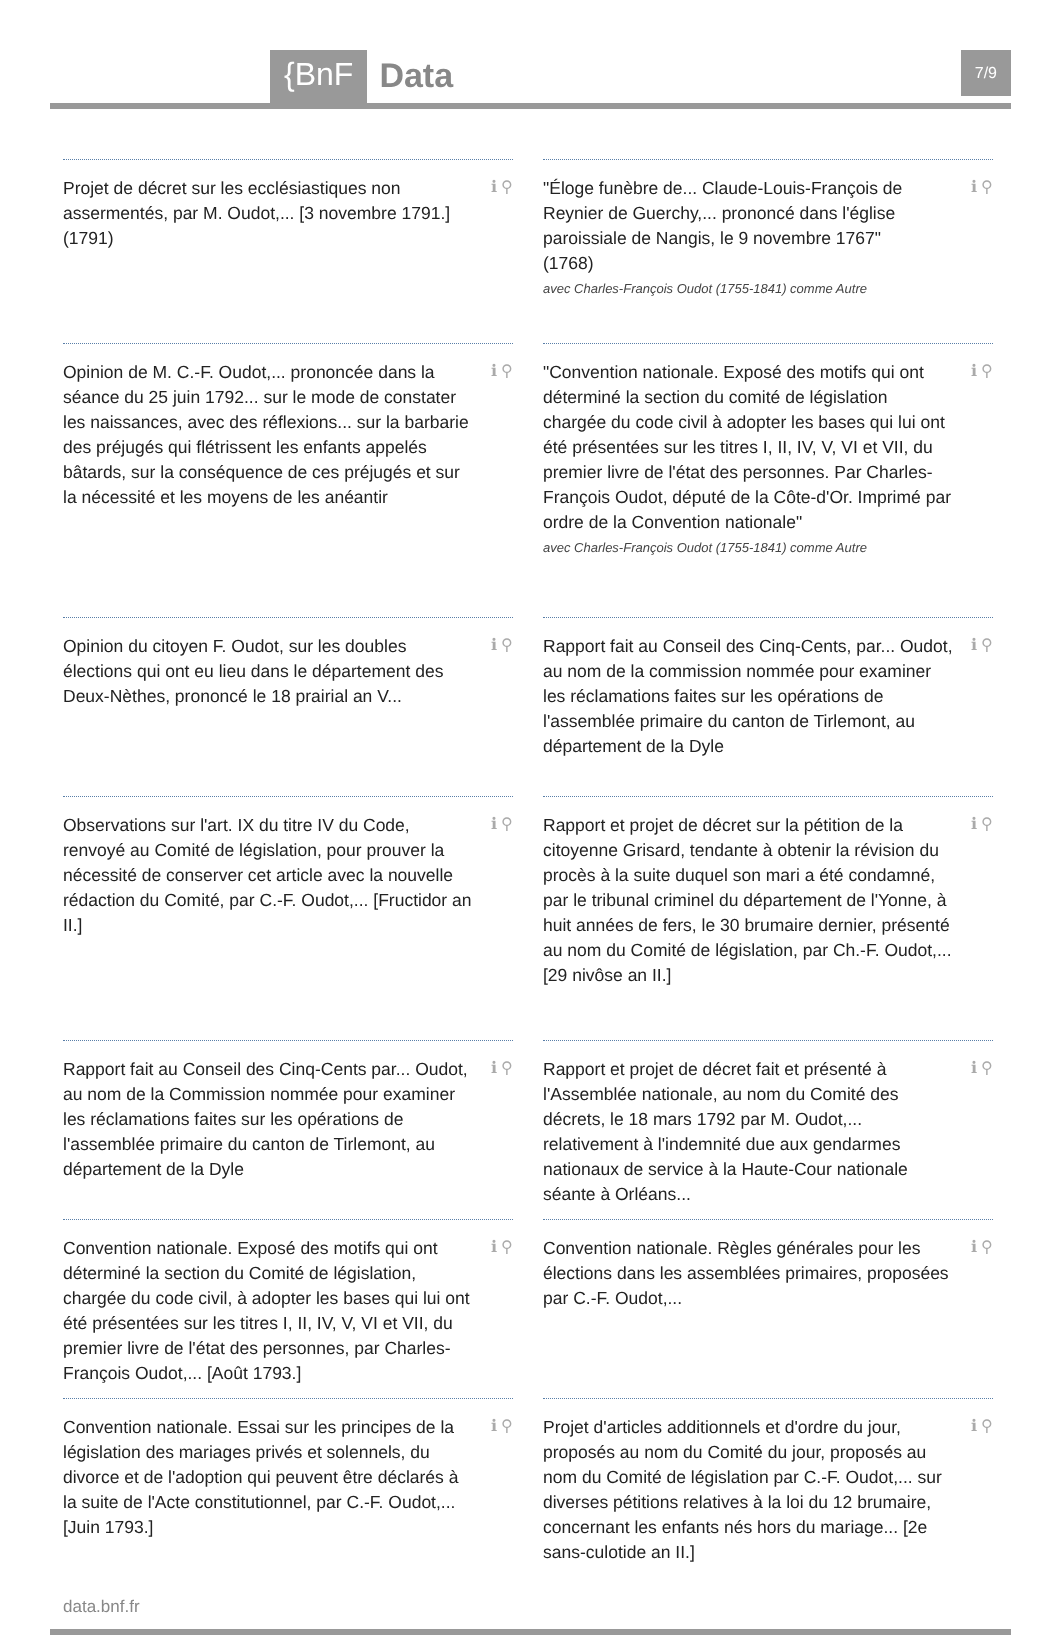{BnF Data 7/9
Projet de décret sur les ecclésiastiques non assermentés, par M. Oudot,... [3 novembre 1791.]
(1791)
ℹ ⚲
"Éloge funèbre de... Claude-Louis-François de Reynier de Guerchy,... prononcé dans l'église paroissiale de Nangis, le 9 novembre 1767"
(1768)
avec Charles-François Oudot (1755-1841) comme Autre
ℹ ⚲
Opinion de M. C.-F. Oudot,... prononcée dans la séance du 25 juin 1792... sur le mode de constater les naissances, avec des réflexions... sur la barbarie des préjugés qui flétrissent les enfants appelés bâtards, sur la conséquence de ces préjugés et sur la nécessité et les moyens de les anéantir
ℹ ⚲
"Convention nationale. Exposé des motifs qui ont déterminé la section du comité de législation chargée du code civil à adopter les bases qui lui ont été présentées sur les titres I, II, IV, V, VI et VII, du premier livre de l'état des personnes. Par Charles-François Oudot, député de la Côte-d'Or. Imprimé par ordre de la Convention nationale"
avec Charles-François Oudot (1755-1841) comme Autre
ℹ ⚲
Opinion du citoyen F. Oudot, sur les doubles élections qui ont eu lieu dans le département des Deux-Nèthes, prononcé le 18 prairial an V...
ℹ ⚲
Rapport fait au Conseil des Cinq-Cents, par... Oudot, au nom de la commission nommée pour examiner les réclamations faites sur les opérations de l'assemblée primaire du canton de Tirlemont, au département de la Dyle
ℹ ⚲
Observations sur l'art. IX du titre IV du Code, renvoyé au Comité de législation, pour prouver la nécessité de conserver cet article avec la nouvelle rédaction du Comité, par C.-F. Oudot,... [Fructidor an II.]
ℹ ⚲
Rapport et projet de décret sur la pétition de la citoyenne Grisard, tendante à obtenir la révision du procès à la suite duquel son mari a été condamné, par le tribunal criminel du département de l'Yonne, à huit années de fers, le 30 brumaire dernier, présenté au nom du Comité de législation, par Ch.-F. Oudot,... [29 nivôse an II.]
ℹ ⚲
Rapport fait au Conseil des Cinq-Cents par... Oudot, au nom de la Commission nommée pour examiner les réclamations faites sur les opérations de l'assemblée primaire du canton de Tirlemont, au département de la Dyle
ℹ ⚲
Rapport et projet de décret fait et présenté à l'Assemblée nationale, au nom du Comité des décrets, le 18 mars 1792 par M. Oudot,... relativement à l'indemnité due aux gendarmes nationaux de service à la Haute-Cour nationale séante à Orléans...
ℹ ⚲
Convention nationale. Exposé des motifs qui ont déterminé la section du Comité de législation, chargée du code civil, à adopter les bases qui lui ont été présentées sur les titres I, II, IV, V, VI et VII, du premier livre de l'état des personnes, par Charles-François Oudot,... [Août 1793.]
ℹ ⚲
Convention nationale. Règles générales pour les élections dans les assemblées primaires, proposées par C.-F. Oudot,...
ℹ ⚲
Convention nationale. Essai sur les principes de la législation des mariages privés et solennels, du divorce et de l'adoption qui peuvent être déclarés à la suite de l'Acte constitutionnel, par C.-F. Oudot,... [Juin 1793.]
ℹ ⚲
Projet d'articles additionnels et d'ordre du jour, proposés au nom du Comité du jour, proposés au nom du Comité de législation par C.-F. Oudot,... sur diverses pétitions relatives à la loi du 12 brumaire, concernant les enfants nés hors du mariage... [2e sans-culotide an II.]
ℹ ⚲
data.bnf.fr